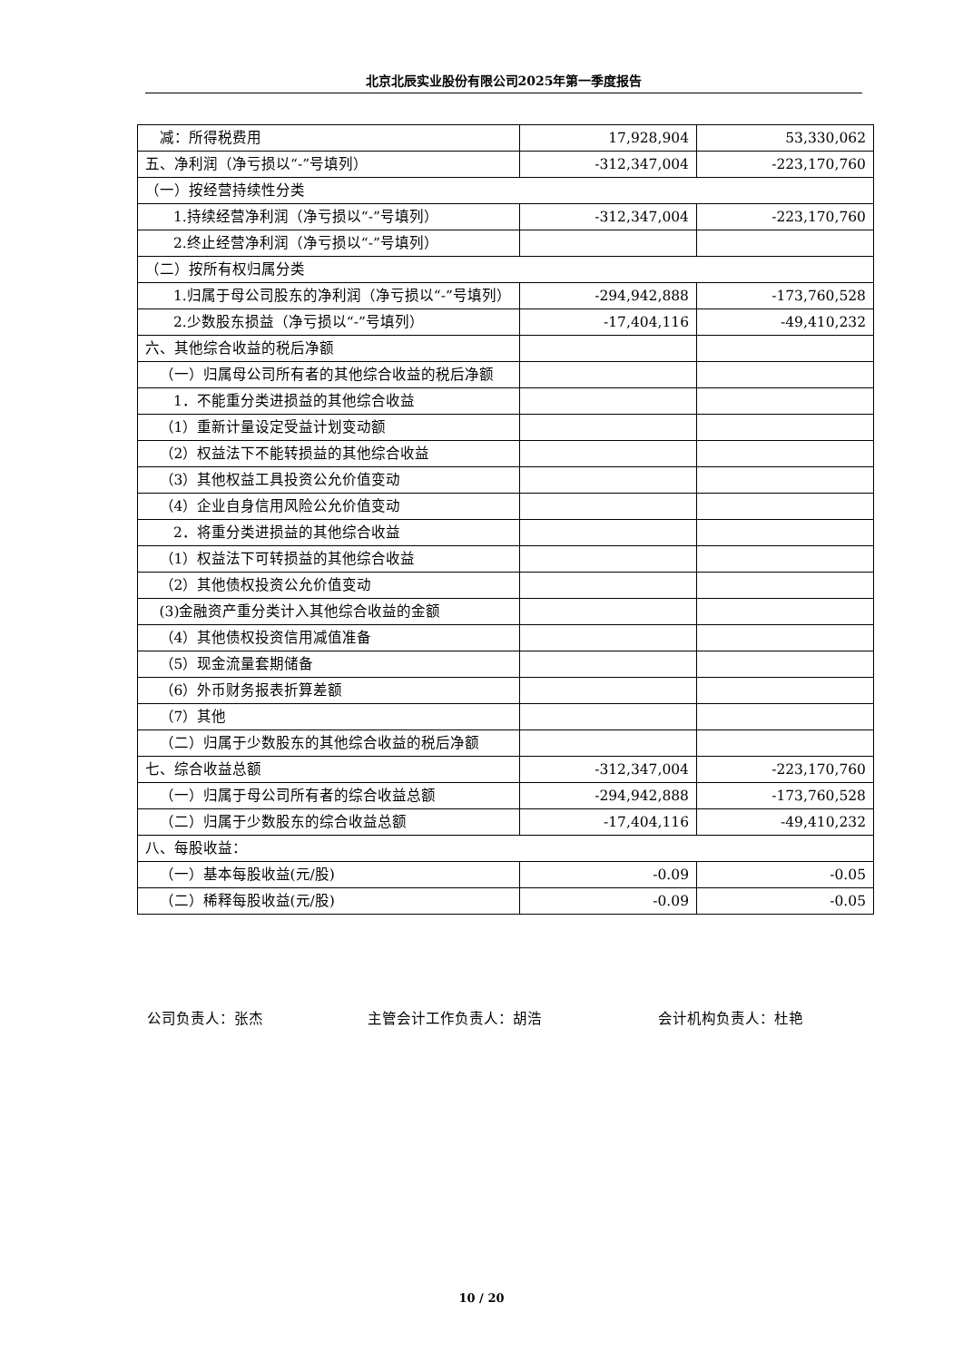北京北辰实业股份有限公司2025年第一季度报告
| 减：所得税费用 | 17,928,904 | 53,330,062 |
| 五、净利润（净亏损以“-”号填列） | -312,347,004 | -223,170,760 |
| （一）按经营持续性分类 | | |
| 1.持续经营净利润（净亏损以“-”号填列） | -312,347,004 | -223,170,760 |
| 2.终止经营净利润（净亏损以“-”号填列） | | |
| （二）按所有权归属分类 | | |
| 1.归属于母公司股东的净利润（净亏损以“-”号填列） | -294,942,888 | -173,760,528 |
| 2.少数股东损益（净亏损以“-”号填列） | -17,404,116 | -49,410,232 |
| 六、其他综合收益的税后净额 | | |
| （一）归属母公司所有者的其他综合收益的税后净额 | | |
| 1．不能重分类进损益的其他综合收益 | | |
| （1）重新计量设定受益计划变动额 | | |
| （2）权益法下不能转损益的其他综合收益 | | |
| （3）其他权益工具投资公允价值变动 | | |
| （4）企业自身信用风险公允价值变动 | | |
| 2．将重分类进损益的其他综合收益 | | |
| （1）权益法下可转损益的其他综合收益 | | |
| （2）其他债权投资公允价值变动 | | |
| (3)金融资产重分类计入其他综合收益的金额 | | |
| （4）其他债权投资信用减值准备 | | |
| （5）现金流量套期储备 | | |
| （6）外币财务报表折算差额 | | |
| （7）其他 | | |
| （二）归属于少数股东的其他综合收益的税后净额 | | |
| 七、综合收益总额 | -312,347,004 | -223,170,760 |
| （一）归属于母公司所有者的综合收益总额 | -294,942,888 | -173,760,528 |
| （二）归属于少数股东的综合收益总额 | -17,404,116 | -49,410,232 |
| 八、每股收益： | | |
| （一）基本每股收益(元/股) | -0.09 | -0.05 |
| （二）稀释每股收益(元/股) | -0.09 | -0.05 |
公司负责人：张杰 主管会计工作负责人：胡浩 会计机构负责人：杜艳
10 / 20